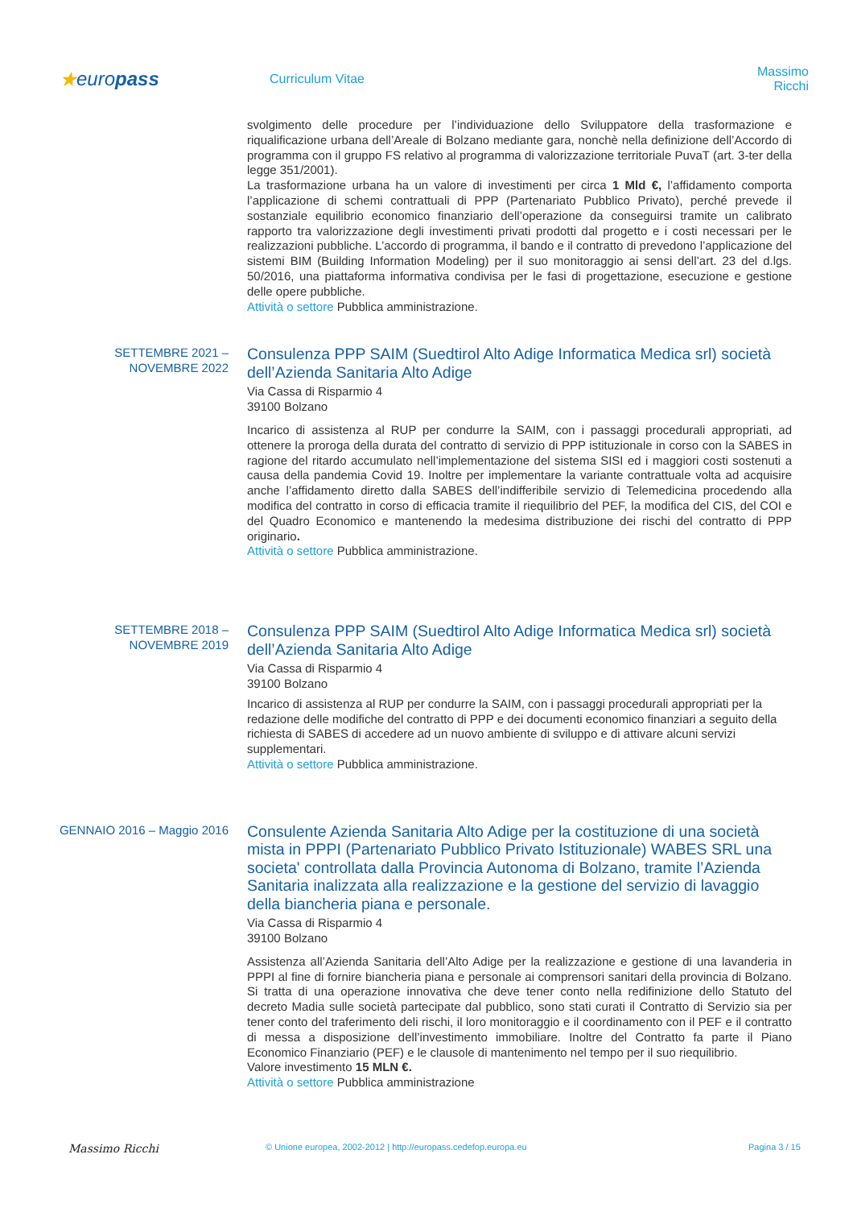★europass
Curriculum Vitae
Massimo Ricchi
svolgimento delle procedure per l’individuazione dello Sviluppatore della trasformazione e riqualificazione urbana dell’Areale di Bolzano mediante gara, nonchè nella definizione dell’Accordo di programma con il gruppo FS relativo al programma di valorizzazione territoriale PuvaT (art. 3-ter della legge 351/2001).
La trasformazione urbana ha un valore di investimenti per circa 1 Mld €, l’affidamento comporta l’applicazione di schemi contrattuali di PPP (Partenariato Pubblico Privato), perché prevede il sostanziale equilibrio economico finanziario dell’operazione da conseguirsi tramite un calibrato rapporto tra valorizzazione degli investimenti privati prodotti dal progetto e i costi necessari per le realizzazioni pubbliche. L’accordo di programma, il bando e il contratto di prevedono l’applicazione del sistemi BIM (Building Information Modeling) per il suo monitoraggio ai sensi dell’art. 23 del d.lgs. 50/2016, una piattaforma informativa condivisa per le fasi di progettazione, esecuzione e gestione delle opere pubbliche.
Attività o settore Pubblica amministrazione.
SETTEMBRE 2021 –
NOVEMBRE 2022
Consulenza PPP SAIM (Suedtirol Alto Adige Informatica Medica srl) società dell’Azienda Sanitaria Alto Adige
Via Cassa di Risparmio 4
39100 Bolzano
Incarico di assistenza al RUP per condurre la SAIM, con i passaggi procedurali appropriati, ad ottenere la proroga della durata del contratto di servizio di PPP istituzionale in corso con la SABES in ragione del ritardo accumulato nell’implementazione del sistema SISI ed i maggiori costi sostenuti a causa della pandemia Covid 19. Inoltre per implementare la variante contrattuale volta ad acquisire anche l’affidamento diretto dalla SABES dell’indifferibile servizio di Telemedicina procedendo alla modifica del contratto in corso di efficacia tramite il riequilibrio del PEF, la modifica del CIS, del COI e del Quadro Economico e mantenendo la medesima distribuzione dei rischi del contratto di PPP originario.
Attività o settore Pubblica amministrazione.
SETTEMBRE 2018 –
NOVEMBRE 2019
Consulenza PPP SAIM (Suedtirol Alto Adige Informatica Medica srl) società dell’Azienda Sanitaria Alto Adige
Via Cassa di Risparmio 4
39100 Bolzano
Incarico di assistenza al RUP per condurre la SAIM, con i passaggi procedurali appropriati per la redazione delle modifiche del contratto di PPP e dei documenti economico finanziari a seguito della richiesta di SABES di accedere ad un nuovo ambiente di sviluppo e di attivare alcuni servizi supplementari.
Attività o settore Pubblica amministrazione.
GENNAIO 2016 – Maggio 2016
Consulente Azienda Sanitaria Alto Adige per la costituzione di una società mista in PPPI (Partenariato Pubblico Privato Istituzionale) WABES SRL una societa' controllata dalla Provincia Autonoma di Bolzano, tramite l’Azienda Sanitaria inalizzata alla realizzazione e la gestione del servizio di lavaggio della biancheria piana e personale.
Via Cassa di Risparmio 4
39100 Bolzano
Assistenza all’Azienda Sanitaria dell’Alto Adige per la realizzazione e gestione di una lavanderia in PPPI al fine di fornire biancheria piana e personale ai comprensori sanitari della provincia di Bolzano. Si tratta di una operazione innovativa che deve tener conto nella redifinizione dello Statuto del decreto Madia sulle società partecipate dal pubblico, sono stati curati il Contratto di Servizio sia per tener conto del traferimento deli rischi, il loro monitoraggio e il coordinamento con il PEF e il contratto di messa a disposizione dell’investimento immobiliare. Inoltre del Contratto fa parte il Piano Economico Finanziario (PEF) e le clausole di mantenimento nel tempo per il suo riequilibrio.
Valore investimento 15 MLN €.
Attività o settore Pubblica amministrazione
Massimo Ricchi
© Unione europea, 2002-2012 | http://europass.cedefop.europa.eu Pagina 3 / 15